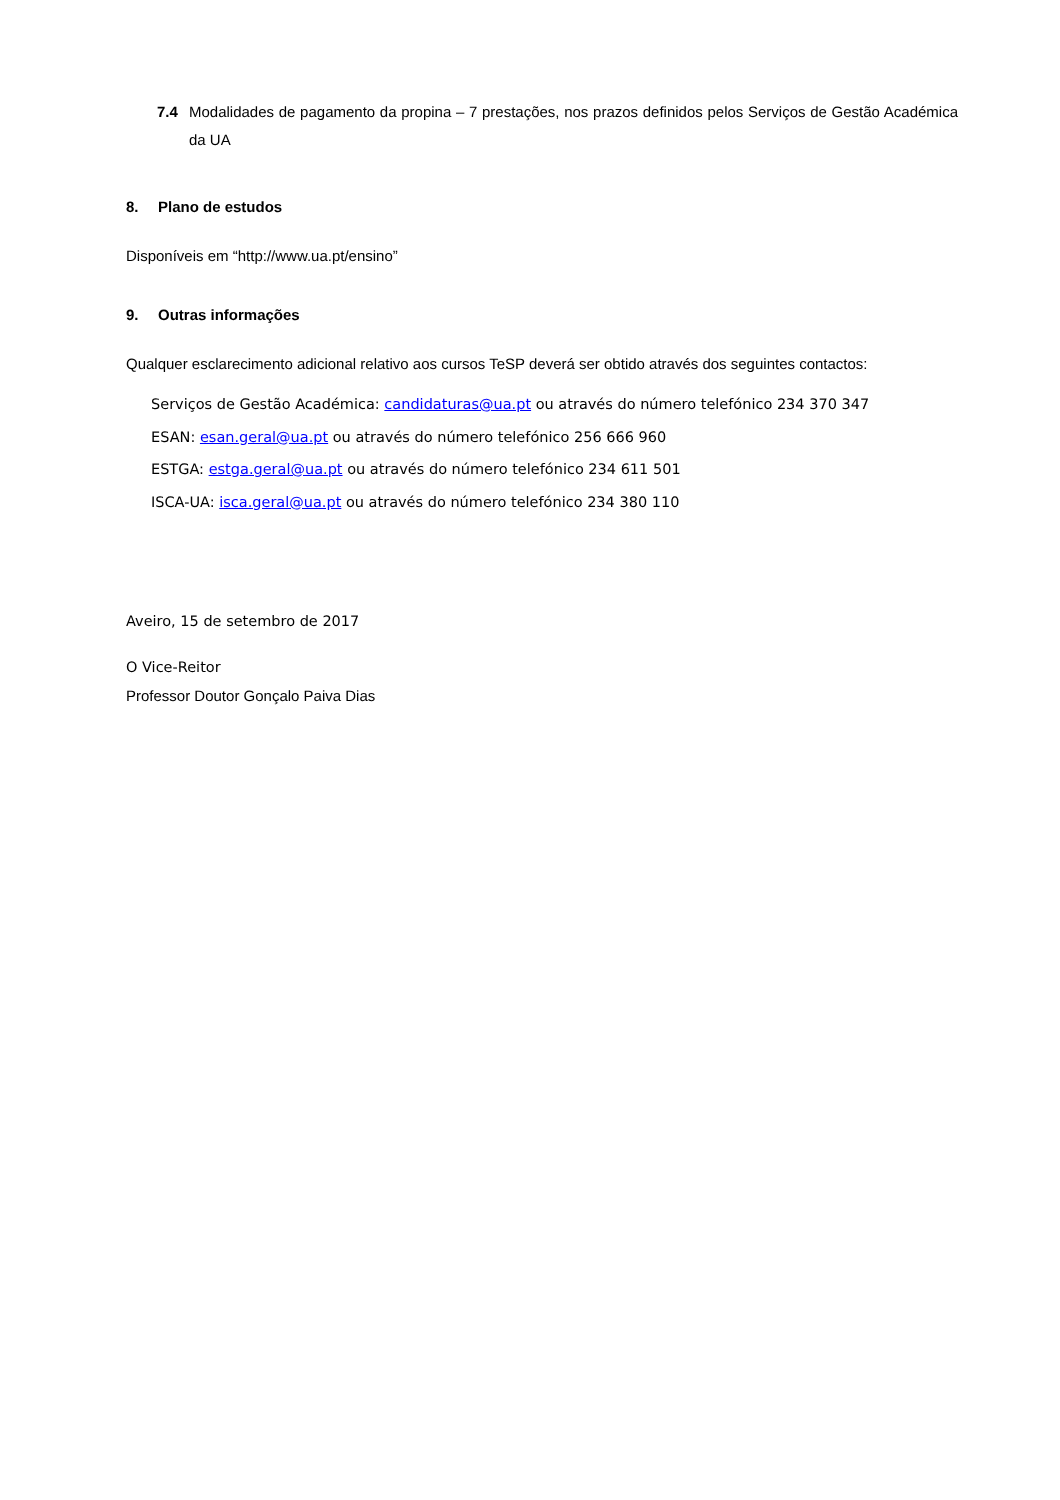7.4 Modalidades de pagamento da propina – 7 prestações, nos prazos definidos pelos Serviços de Gestão Académica da UA
8. Plano de estudos
Disponíveis em “http://www.ua.pt/ensino”
9. Outras informações
Qualquer esclarecimento adicional relativo aos cursos TeSP deverá ser obtido através dos seguintes contactos:
Serviços de Gestão Académica: candidaturas@ua.pt ou através do número telefónico 234 370 347
ESAN: esan.geral@ua.pt ou através do número telefónico 256 666 960
ESTGA: estga.geral@ua.pt ou através do número telefónico 234 611 501
ISCA-UA: isca.geral@ua.pt ou através do número telefónico 234 380 110
Aveiro, 15 de setembro de 2017
O Vice-Reitor
Professor Doutor Gonçalo Paiva Dias